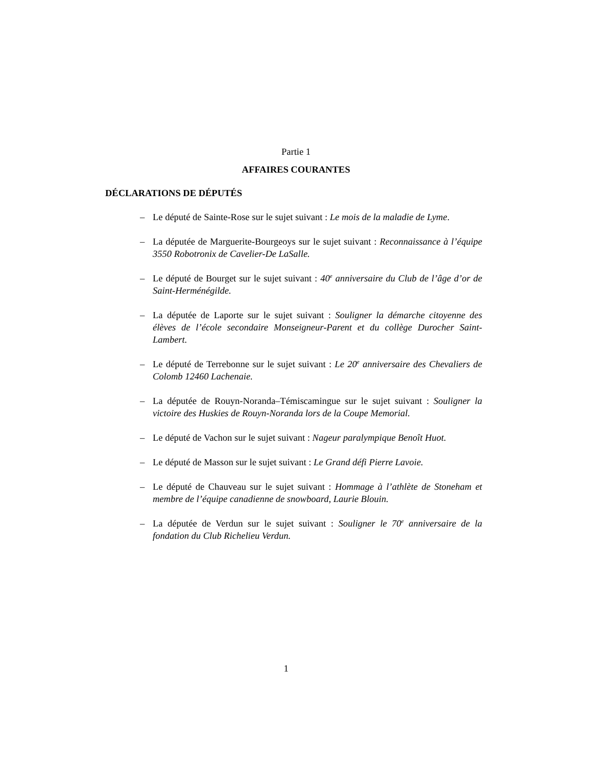Partie 1
AFFAIRES COURANTES
DÉCLARATIONS DE DÉPUTÉS
– Le député de Sainte-Rose sur le sujet suivant : Le mois de la maladie de Lyme.
– La députée de Marguerite-Bourgeoys sur le sujet suivant : Reconnaissance à l’équipe 3550 Robotronix de Cavelier-De LaSalle.
– Le député de Bourget sur le sujet suivant : 40<sup>e</sup> anniversaire du Club de l’âge d’or de Saint-Herménégilde.
– La députée de Laporte sur le sujet suivant : Souligner la démarche citoyenne des élèves de l’école secondaire Monseigneur-Parent et du collège Durocher Saint-Lambert.
– Le député de Terrebonne sur le sujet suivant : Le 20<sup>e</sup> anniversaire des Chevaliers de Colomb 12460 Lachenaie.
– La députée de Rouyn-Noranda–Témiscamingue sur le sujet suivant : Souligner la victoire des Huskies de Rouyn-Noranda lors de la Coupe Memorial.
– Le député de Vachon sur le sujet suivant : Nageur paralympique Benoît Huot.
– Le député de Masson sur le sujet suivant : Le Grand défi Pierre Lavoie.
– Le député de Chauveau sur le sujet suivant : Hommage à l’athlète de Stoneham et membre de l’équipe canadienne de snowboard, Laurie Blouin.
– La députée de Verdun sur le sujet suivant : Souligner le 70<sup>e</sup> anniversaire de la fondation du Club Richelieu Verdun.
1